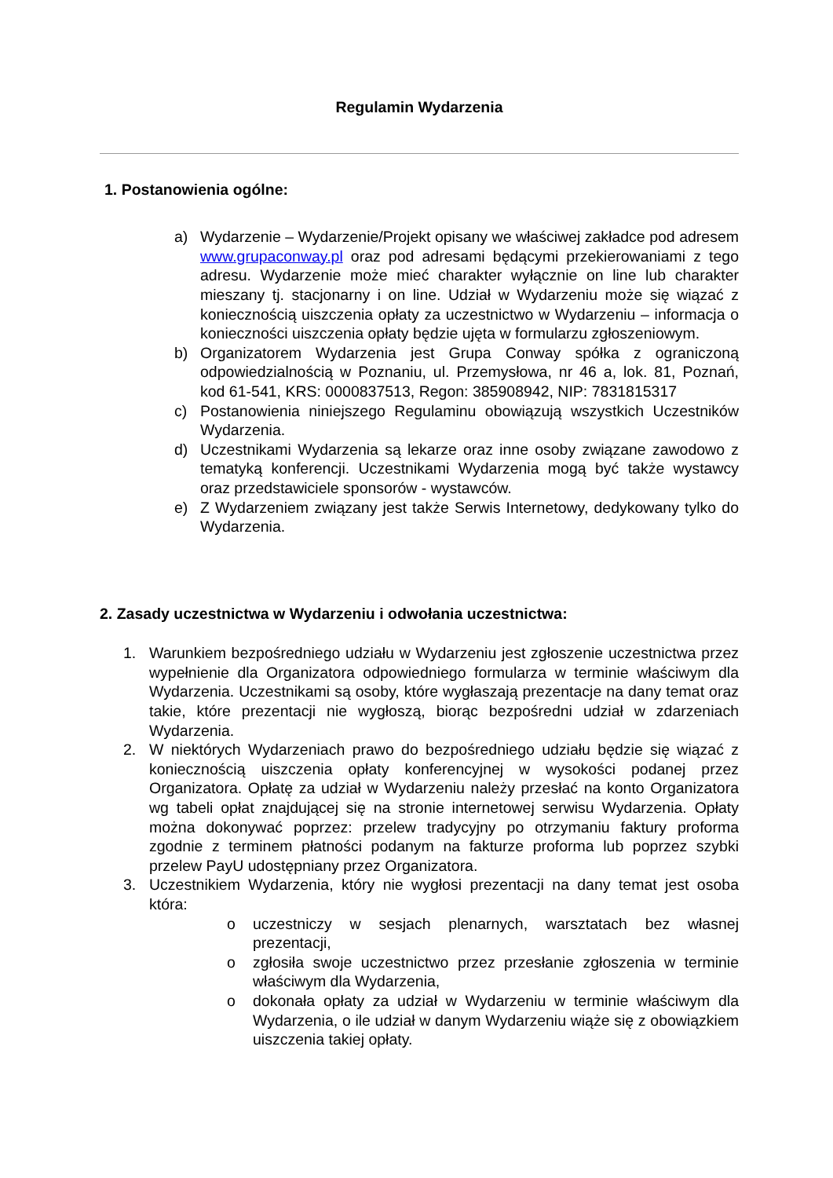Regulamin Wydarzenia
1. Postanowienia ogólne:
a) Wydarzenie – Wydarzenie/Projekt opisany we właściwej zakładce pod adresem www.grupaconway.pl oraz pod adresami będącymi przekierowaniami z tego adresu. Wydarzenie może mieć charakter wyłącznie on line lub charakter mieszany tj. stacjonarny i on line. Udział w Wydarzeniu może się wiązać z koniecznością uiszczenia opłaty za uczestnictwo w Wydarzeniu – informacja o konieczności uiszczenia opłaty będzie ujęta w formularzu zgłoszeniowym.
b) Organizatorem Wydarzenia jest Grupa Conway spółka z ograniczoną odpowiedzialnością w Poznaniu, ul. Przemysłowa, nr 46 a, lok. 81, Poznań, kod 61-541, KRS: 0000837513, Regon: 385908942, NIP: 7831815317
c) Postanowienia niniejszego Regulaminu obowiązują wszystkich Uczestników Wydarzenia.
d) Uczestnikami Wydarzenia są lekarze oraz inne osoby związane zawodowo z tematyką konferencji. Uczestnikami Wydarzenia mogą być także wystawcy oraz przedstawiciele sponsorów - wystawców.
e) Z Wydarzeniem związany jest także Serwis Internetowy, dedykowany tylko do Wydarzenia.
2. Zasady uczestnictwa w Wydarzeniu i odwołania uczestnictwa:
1. Warunkiem bezpośredniego udziału w Wydarzeniu jest zgłoszenie uczestnictwa przez wypełnienie dla Organizatora odpowiedniego formularza w terminie właściwym dla Wydarzenia. Uczestnikami są osoby, które wygłaszają prezentacje na dany temat oraz takie, które prezentacji nie wygłoszą, biorąc bezpośredni udział w zdarzeniach Wydarzenia.
2. W niektórych Wydarzeniach prawo do bezpośredniego udziału będzie się wiązać z koniecznością uiszczenia opłaty konferencyjnej w wysokości podanej przez Organizatora. Opłatę za udział w Wydarzeniu należy przesłać na konto Organizatora wg tabeli opłat znajdującej się na stronie internetowej serwisu Wydarzenia. Opłaty można dokonywać poprzez: przelew tradycyjny po otrzymaniu faktury proforma zgodnie z terminem płatności podanym na fakturze proforma lub poprzez szybki przelew PayU udostępniany przez Organizatora.
3. Uczestnikiem Wydarzenia, który nie wygłosi prezentacji na dany temat jest osoba która:
o uczestniczy w sesjach plenarnych, warsztatach bez własnej prezentacji,
o zgłosiła swoje uczestnictwo przez przesłanie zgłoszenia w terminie właściwym dla Wydarzenia,
o dokonała opłaty za udział w Wydarzeniu w terminie właściwym dla Wydarzenia, o ile udział w danym Wydarzeniu wiąże się z obowiązkiem uiszczenia takiej opłaty.